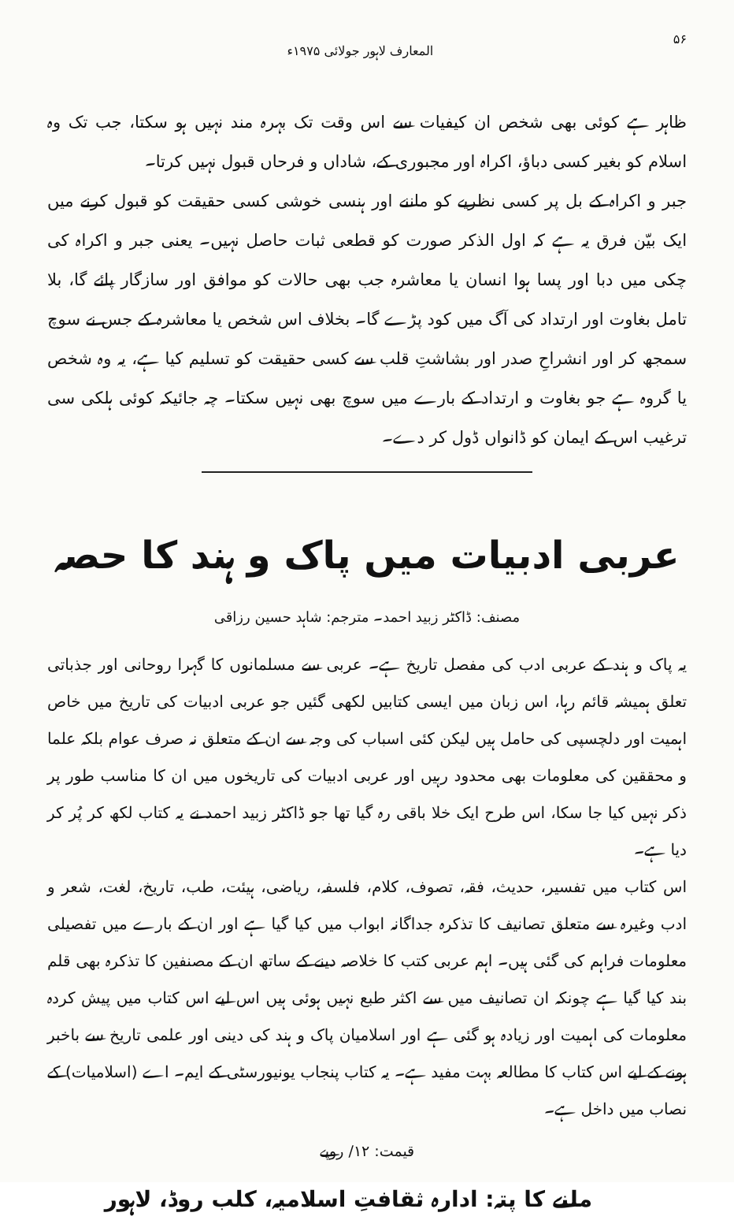۵۶ المعارف لاہور جولائی ۱۹۷۵ء
ظاہر ہے کوئی بھی شخص ان کیفیات سے اس وقت تک بہرہ مند نہیں ہو سکتا، جب تک وہ اسلام کو بغیر کسی دباؤ، اکراہ اور مجبوری کے، شاداں و فرحاں قبول نہیں کرتا۔
جبر و اکراہ کے بل پر کسی نظریے کو ماننے اور ہنسی خوشی کسی حقیقت کو قبول کرنے میں ایک بیّن فرق یہ ہے کہ اول الذکر صورت کو قطعی ثبات حاصل نہیں۔ یعنی جبر و اکراہ کی چکی میں دبا اور پسا ہوا انسان یا معاشرہ جب بھی حالات کو موافق اور سازگار پائے گا، بلا تامل بغاوت اور ارتداد کی آگ میں کود پڑے گا۔ بخلاف اس شخص یا معاشرہ کے جس نے سوچ سمجھ کر اور انشراحِ صدر اور بشاشتِ قلب سے کسی حقیقت کو تسلیم کیا ہے، یہ وہ شخص یا گروہ ہے جو بغاوت و ارتداد کے بارے میں سوچ بھی نہیں سکتا۔ چہ جائیکہ کوئی ہلکی سی ترغیب اس کے ایمان کو ڈانواں ڈول کر دے۔
عربی ادبیات میں پاک و ہند کا حصہ
مصنف: ڈاکٹر زبید احمد۔ مترجم: شاہد حسین رزاقی
یہ پاک و ہند کے عربی ادب کی مفصل تاریخ ہے۔ عربی سے مسلمانوں کا گہرا روحانی اور جذباتی تعلق ہمیشہ قائم رہا، اس زبان میں ایسی کتابیں لکھی گئیں جو عربی ادبیات کی تاریخ میں خاص اہمیت اور دلچسپی کی حامل ہیں لیکن کئی اسباب کی وجہ سے ان کے متعلق نہ صرف عوام بلکہ علما و محققین کی معلومات بھی محدود رہیں اور عربی ادبیات کی تاریخوں میں ان کا مناسب طور پر ذکر نہیں کیا جا سکا، اس طرح ایک خلا باقی رہ گیا تھا جو ڈاکٹر زبید احمد نے یہ کتاب لکھ کر پُر کر دیا ہے۔
اس کتاب میں تفسیر، حدیث، فقہ، تصوف، کلام، فلسفہ، ریاضی، ہیئت، طب، تاریخ، لغت، شعر و ادب وغیرہ سے متعلق تصانیف کا تذکرہ جداگانہ ابواب میں کیا گیا ہے اور ان کے بارے میں تفصیلی معلومات فراہم کی گئی ہیں۔ اہم عربی کتب کا خلاصہ دینے کے ساتھ ان کے مصنفین کا تذکرہ بھی قلم بند کیا گیا ہے چونکہ ان تصانیف میں سے اکثر طبع نہیں ہوئی ہیں اس لیے اس کتاب میں پیش کردہ معلومات کی اہمیت اور زیادہ ہو گئی ہے اور اسلامیان پاک و ہند کی دینی اور علمی تاریخ سے باخبر ہونے کے لیے اس کتاب کا مطالعہ بہت مفید ہے۔ یہ کتاب پنجاب یونیورسٹی کے ایم۔ اے (اسلامیات) کے نصاب میں داخل ہے۔
قیمت: ۱۲/ روپے
ملنے کا پتہ: ادارہ ثقافتِ اسلامیہ، کلب روڈ، لاہور